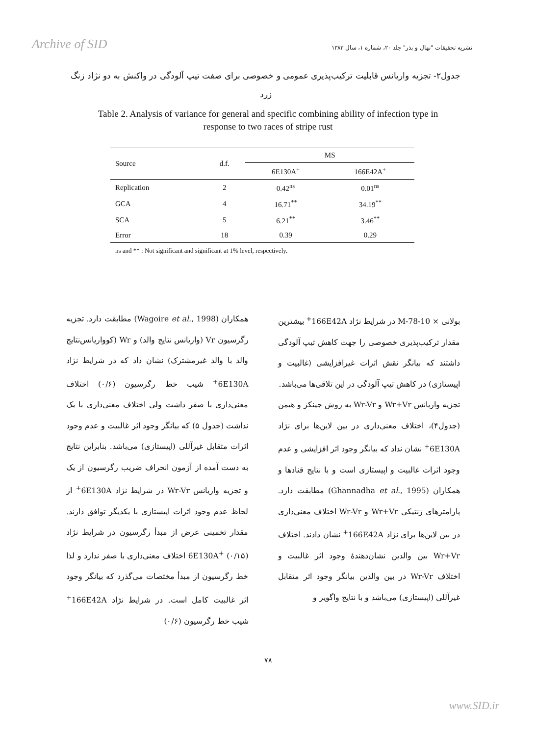Archive of SID نشریه تحقیقات "نهال و بذر" جلد ۲۰، شماره ۱، سال ۱۳۸۳
جدول۲- تجزیه واریانس قابلیت ترکیب‌پذیری عمومی و خصوصی برای صفت تیپ آلودگی در واکنش به دو نژاد زنگ زرد
Table 2. Analysis of variance for general and specific combining ability of infection type in response to two races of stripe rust
| Source | d.f. | MS | |
| --- | --- | --- | --- |
| | | 6E130A<sup>+</sup> | 166E42A<sup>+</sup> |
| Replication | 2 | 0.42<sup>ns</sup> | 0.01<sup>ns</sup> |
| GCA | 4 | 16.71<sup>**</sup> | 34.19<sup>**</sup> |
| SCA | 5 | 6.21<sup>**</sup> | 3.46<sup>**</sup> |
| Error | 18 | 0.39 | 0.29 |
ns and ** : Not significant and significant at 1% level, respectively.
بولانی × M-78-10 در شرایط نژاد 166E42A<sup>+</sup> بیشترین مقدار ترکیب‌پذیری خصوصی را جهت کاهش تیپ آلودگی داشتند که بیانگر نقش اثرات غیرافزایشی (غالبیت و اپیستازی) در کاهش تیپ آلودگی در این تلاقی‌ها می‌باشد.
تجزیه واریانس Wr+Vr و Wr-Vr به روش جینکز و هیمن (جدول۴)، اختلاف معنی‌داری در بین لاین‌ها برای نژاد 6E130A<sup>+</sup> نشان نداد که بیانگر وجود اثر افزایشی و عدم وجود اثرات غالبیت و اپیستازی است و با نتایج قنادها و همکاران (Ghannadha et al., 1995) مطابقت دارد. پارامترهای ژنتیکی Wr+Vr و Wr-Vr اختلاف معنی‌داری در بین لاین‌ها برای نژاد 166E42A<sup>+</sup> نشان دادند. اختلاف Wr+Vr بین والدین نشان‌دهندهٔ وجود اثر غالبیت و اختلاف Wr-Vr در بین والدین بیانگر وجود اثر متقابل غیرآللی (اپیستازی) می‌باشد و با نتایج واگویر و
همکاران (Wagoire et al., 1998) مطابقت دارد. تجزیه رگرسیون Vr (واریانس نتایج والد) و Wr (کوواریانس‌نتایج والد با والد غیرمشترک) نشان داد که در شرایط نژاد 6E130A<sup>+</sup> شیب خط رگرسیون (۰/۶) اختلاف معنی‌داری با صفر داشت ولی اختلاف معنی‌داری با یک نداشت (جدول ۵) که بیانگر وجود اثر غالبیت و عدم وجود اثرات متقابل غیرآللی (اپیستازی) می‌باشد. بنابراین نتایج به دست آمده از آزمون انحراف ضریب رگرسیون از یک و تجزیه واریانس Wr-Vr در شرایط نژاد 6E130A<sup>+</sup> از لحاظ عدم وجود اثرات اپیستازی با یکدیگر توافق دارند. مقدار تخمینی عرض از مبدأ رگرسیون در شرایط نژاد 6E130A<sup>+</sup> (۰/۱۵) اختلاف معنی‌داری با صفر ندارد و لذا خط رگرسیون از مبدأ مختصات می‌گذرد که بیانگر وجود اثر غالبیت کامل است. در شرایط نژاد 166E42A<sup>+</sup> شیب خط رگرسیون (۰/۶)
۷۸
www.SID.ir